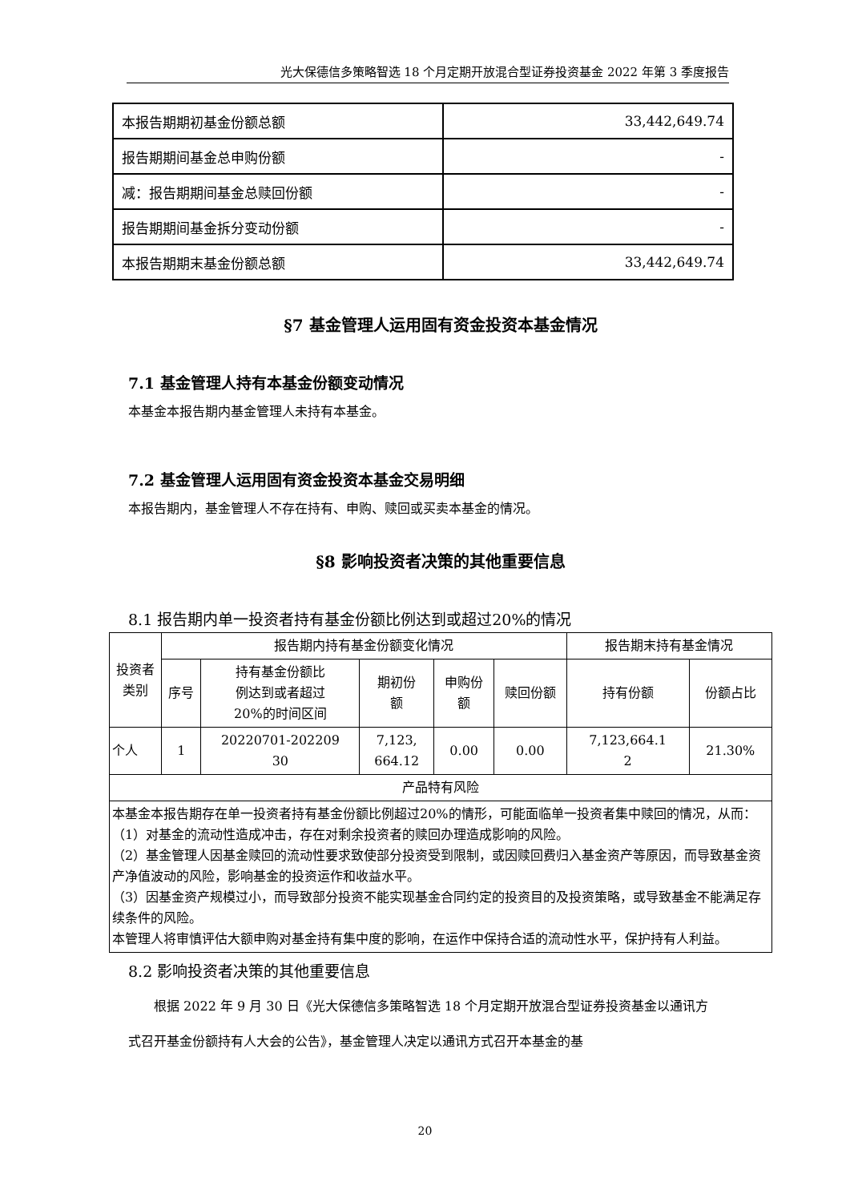光大保德信多策略智选 18 个月定期开放混合型证券投资基金 2022 年第 3 季度报告
| 本报告期期初基金份额总额 | 33,442,649.74 |
| 报告期期间基金总申购份额 | - |
| 减：报告期期间基金总赎回份额 | - |
| 报告期期间基金拆分变动份额 | - |
| 本报告期期末基金份额总额 | 33,442,649.74 |
§7 基金管理人运用固有资金投资本基金情况
7.1 基金管理人持有本基金份额变动情况
本基金本报告期内基金管理人未持有本基金。
7.2 基金管理人运用固有资金投资本基金交易明细
本报告期内，基金管理人不存在持有、申购、赎回或买卖本基金的情况。
§8 影响投资者决策的其他重要信息
8.1 报告期内单一投资者持有基金份额比例达到或超过20%的情况
| 投资者 类别 | 报告期内持有基金份额变化情况 | | | | | 报告期末持有基金情况 | |
| | 序号 | 持有基金份额比 例达到或者超过 20%的时间区间 | 期初份 额 | 申购份 额 | 赎回份额 | 持有份额 | 份额占比 |
| 个人 | 1 | 20220701-202209 30 | 7,123, 664.12 | 0.00 | 0.00 | 7,123,664.1 2 | 21.30% |
| 产品特有风险 | | | | | | | |
| 本基金本报告期存在单一投资者持有基金份额比例超过20%的情形，可能面临单一投资者集中赎回的情况，从而： （1）对基金的流动性造成冲击，存在对剩余投资者的赎回办理造成影响的风险。 （2）基金管理人因基金赎回的流动性要求致使部分投资受到限制，或因赎回费归入基金资产等原因，而导致基金资产净值波动的风险，影响基金的投资运作和收益水平。 （3）因基金资产规模过小，而导致部分投资不能实现基金合同约定的投资目的及投资策略，或导致基金不能满足存续条件的风险。 本管理人将审慎评估大额申购对基金持有集中度的影响，在运作中保持合适的流动性水平，保护持有人利益。 | | | | | | | |
8.2 影响投资者决策的其他重要信息
根据 2022 年 9 月 30 日《光大保德信多策略智选 18 个月定期开放混合型证券投资基金以通讯方式召开基金份额持有人大会的公告》，基金管理人决定以通讯方式召开本基金的基
20